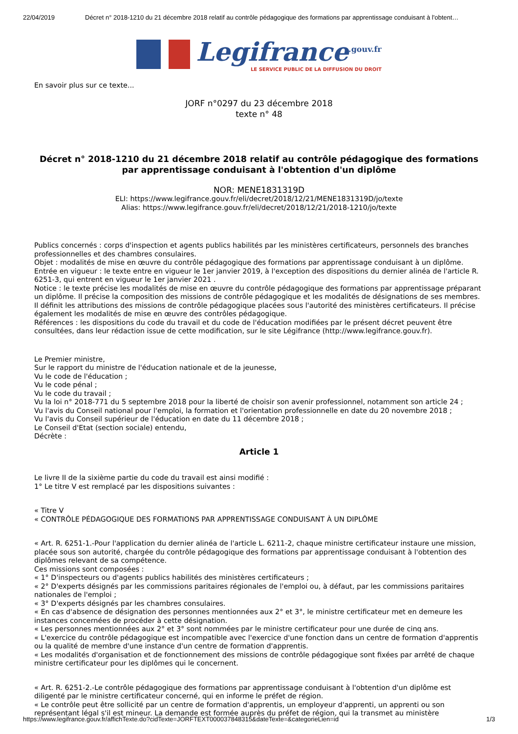22/04/2019 Décret n° 2018-1210 du 21 décembre 2018 relatif au contrôle pédagogique des formations par apprentissage conduisant à l'obtent…
Legifrance<sup>.gouv.fr</sup>
LE SERVICE PUBLIC DE LA DIFFUSION DU DROIT
En savoir plus sur ce texte...
JORF n°0297 du 23 décembre 2018
texte n° 48
Décret n° 2018-1210 du 21 décembre 2018 relatif au contrôle pédagogique des formations par apprentissage conduisant à l'obtention d'un diplôme
NOR: MENE1831319D
ELI: https://www.legifrance.gouv.fr/eli/decret/2018/12/21/MENE1831319D/jo/texte
Alias: https://www.legifrance.gouv.fr/eli/decret/2018/12/21/2018-1210/jo/texte
Publics concernés : corps d'inspection et agents publics habilités par les ministères certificateurs, personnels des branches professionnelles et des chambres consulaires.
Objet : modalités de mise en œuvre du contrôle pédagogique des formations par apprentissage conduisant à un diplôme.
Entrée en vigueur : le texte entre en vigueur le 1er janvier 2019, à l'exception des dispositions du dernier alinéa de l'article R. 6251-3, qui entrent en vigueur le 1er janvier 2021 .
Notice : le texte précise les modalités de mise en œuvre du contrôle pédagogique des formations par apprentissage préparant un diplôme. Il précise la composition des missions de contrôle pédagogique et les modalités de désignations de ses membres. Il définit les attributions des missions de contrôle pédagogique placées sous l'autorité des ministères certificateurs. Il précise également les modalités de mise en œuvre des contrôles pédagogique.
Références : les dispositions du code du travail et du code de l'éducation modifiées par le présent décret peuvent être consultées, dans leur rédaction issue de cette modification, sur le site Légifrance (http://www.legifrance.gouv.fr).
Le Premier ministre,
Sur le rapport du ministre de l'éducation nationale et de la jeunesse,
Vu le code de l'éducation ;
Vu le code pénal ;
Vu le code du travail ;
Vu la loi n° 2018-771 du 5 septembre 2018 pour la liberté de choisir son avenir professionnel, notamment son article 24 ;
Vu l'avis du Conseil national pour l'emploi, la formation et l'orientation professionnelle en date du 20 novembre 2018 ;
Vu l'avis du Conseil supérieur de l'éducation en date du 11 décembre 2018 ;
Le Conseil d'Etat (section sociale) entendu,
Décrète :
Article 1
Le livre II de la sixième partie du code du travail est ainsi modifié :
1° Le titre V est remplacé par les dispositions suivantes :
« Titre V
« CONTRÔLE PÉDAGOGIQUE DES FORMATIONS PAR APPRENTISSAGE CONDUISANT À UN DIPLÔME
« Art. R. 6251-1.-Pour l'application du dernier alinéa de l'article L. 6211-2, chaque ministre certificateur instaure une mission, placée sous son autorité, chargée du contrôle pédagogique des formations par apprentissage conduisant à l'obtention des diplômes relevant de sa compétence.
Ces missions sont composées :
« 1° D'inspecteurs ou d'agents publics habilités des ministères certificateurs ;
« 2° D'experts désignés par les commissions paritaires régionales de l'emploi ou, à défaut, par les commissions paritaires nationales de l'emploi ;
« 3° D'experts désignés par les chambres consulaires.
« En cas d'absence de désignation des personnes mentionnées aux 2° et 3°, le ministre certificateur met en demeure les instances concernées de procéder à cette désignation.
« Les personnes mentionnées aux 2° et 3° sont nommées par le ministre certificateur pour une durée de cinq ans.
« L'exercice du contrôle pédagogique est incompatible avec l'exercice d'une fonction dans un centre de formation d'apprentis ou la qualité de membre d'une instance d'un centre de formation d'apprentis.
« Les modalités d'organisation et de fonctionnement des missions de contrôle pédagogique sont fixées par arrêté de chaque ministre certificateur pour les diplômes qui le concernent.
« Art. R. 6251-2.-Le contrôle pédagogique des formations par apprentissage conduisant à l'obtention d'un diplôme est diligenté par le ministre certificateur concerné, qui en informe le préfet de région.
« Le contrôle peut être sollicité par un centre de formation d'apprentis, un employeur d'apprenti, un apprenti ou son représentant légal s'il est mineur. La demande est formée auprès du préfet de région, qui la transmet au ministère
https://www.legifrance.gouv.fr/affichTexte.do?cidTexte=JORFTEXT000037848315&dateTexte=&categorieLien=id 1/3